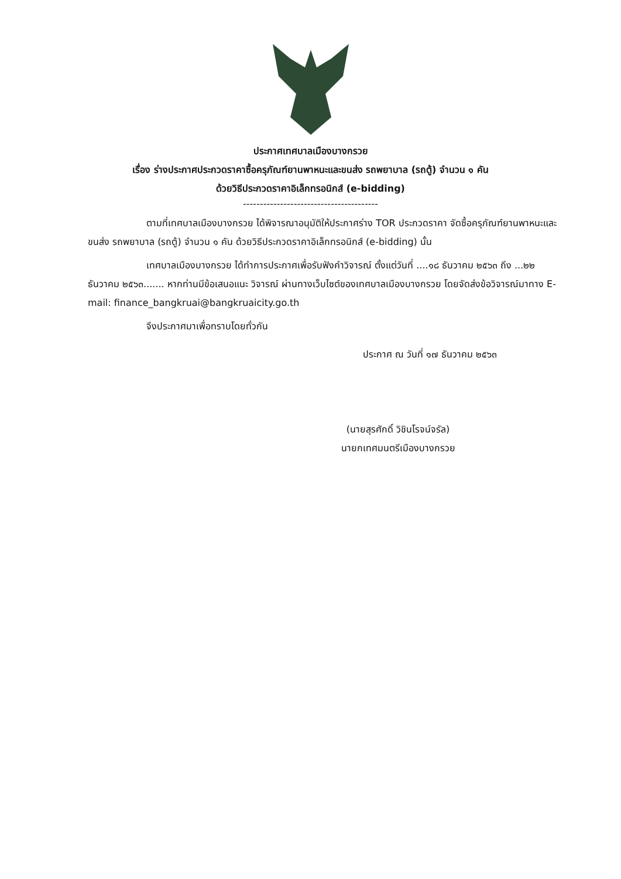ประกาศเทศบาลเมืองบางกรวย
เรื่อง ร่างประกาศประกวดราคาซื้อครุภัณฑ์ยานพาหนะและขนส่ง รถพยาบาล (รถตู้) จำนวน ๑ คัน
ด้วยวิธีประกวดราคาอิเล็กทรอนิกส์ (e-bidding)
----------------------------------------
ตามที่เทศบาลเมืองบางกรวย ได้พิจารณาอนุมัติให้ประกาศร่าง TOR ประกวดราคา จัดซื้อครุภัณฑ์ยานพาหนะและขนส่ง รถพยาบาล (รถตู้) จำนวน ๑ คัน ด้วยวิธีประกวดราคาอิเล็กทรอนิกส์ (e-bidding) นั้น
เทศบาลเมืองบางกรวย ได้ทำการประกาศเพื่อรับฟังคำวิจารณ์ ตั้งแต่วันที่ ....๑๘ ธันวาคม ๒๕๖๓ ถึง ...๒๒ ธันวาคม ๒๕๖๓....... หากท่านมีข้อเสนอแนะ วิจารณ์ ผ่านทางเว็บไซต์ของเทศบาลเมืองบางกรวย โดยจัดส่งข้อวิจารณ์มาทาง E-mail: finance_bangkruai@bangkruaicity.go.th
จึงประกาศมาเพื่อทราบโดยทั่วกัน
ประกาศ ณ วันที่ ๑๗ ธันวาคม ๒๕๖๓
(นายสุรศักดิ์ วิชินโรจน์จรัล)
นายกเทศมนตรีเมืองบางกรวย